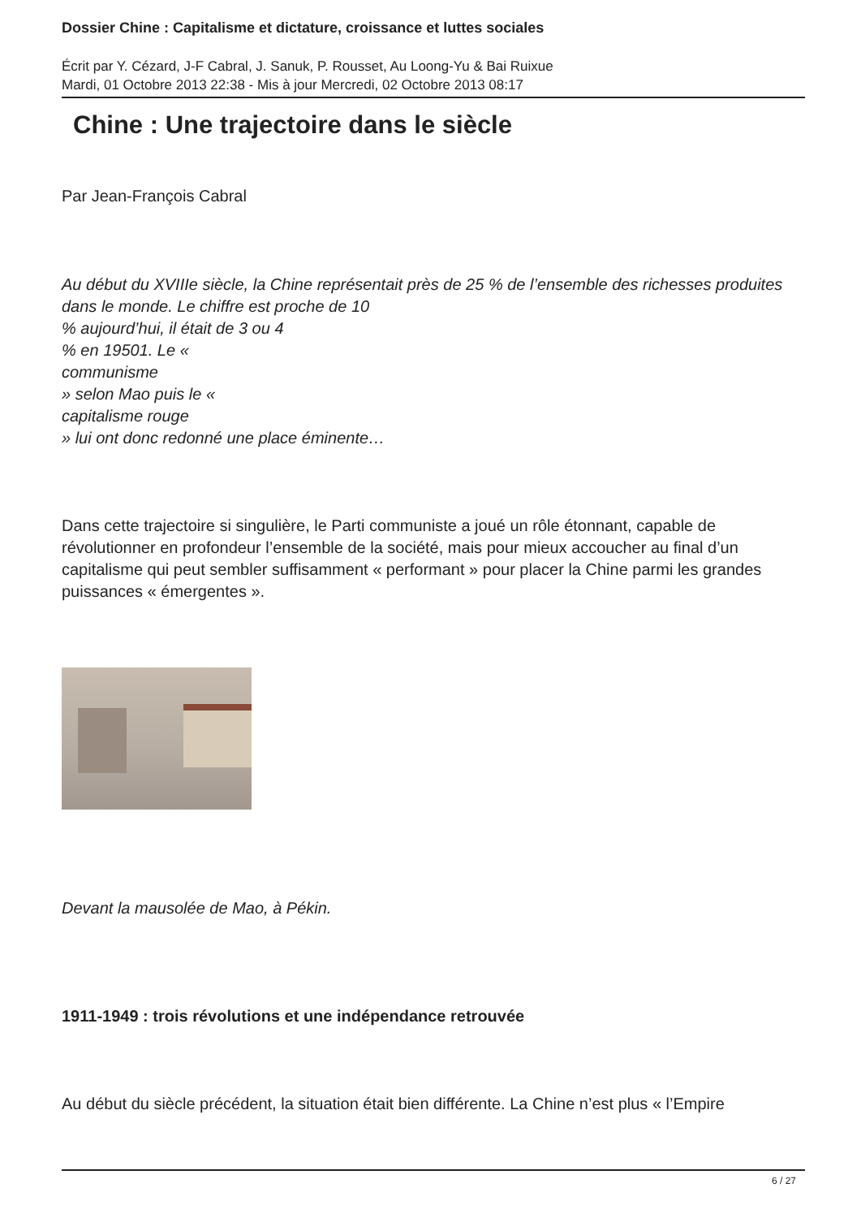Dossier Chine : Capitalisme et dictature, croissance et luttes sociales
Écrit par Y. Cézard, J-F Cabral, J. Sanuk, P. Rousset, Au Loong-Yu & Bai Ruixue
Mardi, 01 Octobre 2013 22:38 - Mis à jour Mercredi, 02 Octobre 2013 08:17
Chine : Une trajectoire dans le siècle
Par Jean-François Cabral
Au début du XVIIIe siècle, la Chine représentait près de 25 % de l’ensemble des richesses produites dans le monde. Le chiffre est proche de 10
% aujourd’hui, il était de 3 ou 4
% en 19501. Le «
communisme
» selon Mao puis le «
capitalisme rouge
» lui ont donc redonné une place éminente…
Dans cette trajectoire si singulière, le Parti communiste a joué un rôle étonnant, capable de révolutionner en profondeur l’ensemble de la société, mais pour mieux accoucher au final d’un capitalisme qui peut sembler suffisamment « performant » pour placer la Chine parmi les grandes puissances « émergentes ».
Devant la mausolée de Mao, à Pékin.
1911-1949 : trois révolutions et une indépendance retrouvée
Au début du siècle précédent, la situation était bien différente. La Chine n’est plus « l’Empire
6 / 27